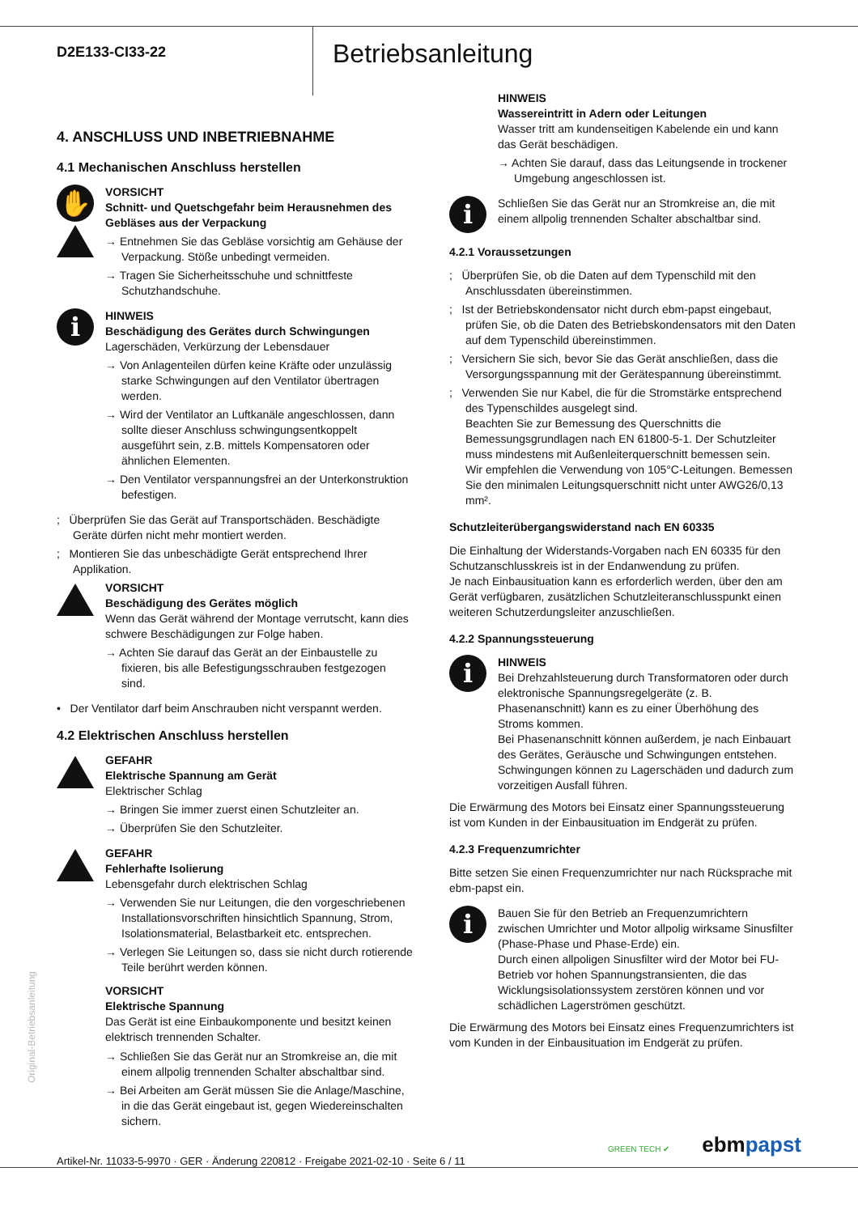D2E133-CI33-22
Betriebsanleitung
4. ANSCHLUSS UND INBETRIEBNAHME
4.1 Mechanischen Anschluss herstellen
✋
VORSICHT
Schnitt- und Quetschgefahr beim Herausnehmen des Gebläses aus der Verpackung
→ Entnehmen Sie das Gebläse vorsichtig am Gehäuse der Verpackung. Stöße unbedingt vermeiden.
→ Tragen Sie Sicherheitsschuhe und schnittfeste Schutzhandschuhe.
i
HINWEIS
Beschädigung des Gerätes durch Schwingungen
Lagerschäden, Verkürzung der Lebensdauer
→ Von Anlagenteilen dürfen keine Kräfte oder unzulässig starke Schwingungen auf den Ventilator übertragen werden.
→ Wird der Ventilator an Luftkanäle angeschlossen, dann sollte dieser Anschluss schwingungsentkoppelt ausgeführt sein, z.B. mittels Kompensatoren oder ähnlichen Elementen.
→ Den Ventilator verspannungsfrei an der Unterkonstruktion befestigen.
; Überprüfen Sie das Gerät auf Transportschäden. Beschädigte Geräte dürfen nicht mehr montiert werden.
; Montieren Sie das unbeschädigte Gerät entsprechend Ihrer Applikation.
VORSICHT
Beschädigung des Gerätes möglich
Wenn das Gerät während der Montage verrutscht, kann dies schwere Beschädigungen zur Folge haben.
→ Achten Sie darauf das Gerät an der Einbaustelle zu fixieren, bis alle Befestigungsschrauben festgezogen sind.
• Der Ventilator darf beim Anschrauben nicht verspannt werden.
4.2 Elektrischen Anschluss herstellen
GEFAHR
Elektrische Spannung am Gerät
Elektrischer Schlag
→ Bringen Sie immer zuerst einen Schutzleiter an.
→ Überprüfen Sie den Schutzleiter.
GEFAHR
Fehlerhafte Isolierung
Lebensgefahr durch elektrischen Schlag
→ Verwenden Sie nur Leitungen, die den vorgeschriebenen Installationsvorschriften hinsichtlich Spannung, Strom, Isolationsmaterial, Belastbarkeit etc. entsprechen.
→ Verlegen Sie Leitungen so, dass sie nicht durch rotierende Teile berührt werden können.
VORSICHT
Elektrische Spannung
Das Gerät ist eine Einbaukomponente und besitzt keinen elektrisch trennenden Schalter.
→ Schließen Sie das Gerät nur an Stromkreise an, die mit einem allpolig trennenden Schalter abschaltbar sind.
→ Bei Arbeiten am Gerät müssen Sie die Anlage/Maschine, in die das Gerät eingebaut ist, gegen Wiedereinschalten sichern.
HINWEIS
Wassereintritt in Adern oder Leitungen
Wasser tritt am kundenseitigen Kabelende ein und kann das Gerät beschädigen.
→ Achten Sie darauf, dass das Leitungsende in trockener Umgebung angeschlossen ist.
i
Schließen Sie das Gerät nur an Stromkreise an, die mit einem allpolig trennenden Schalter abschaltbar sind.
4.2.1 Voraussetzungen
; Überprüfen Sie, ob die Daten auf dem Typenschild mit den Anschlussdaten übereinstimmen.
; Ist der Betriebskondensator nicht durch ebm-papst eingebaut, prüfen Sie, ob die Daten des Betriebskondensators mit den Daten auf dem Typenschild übereinstimmen.
; Versichern Sie sich, bevor Sie das Gerät anschließen, dass die Versorgungsspannung mit der Gerätespannung übereinstimmt.
; Verwenden Sie nur Kabel, die für die Stromstärke entsprechend des Typenschildes ausgelegt sind.
Beachten Sie zur Bemessung des Querschnitts die Bemessungsgrundlagen nach EN 61800-5-1. Der Schutzleiter muss mindestens mit Außenleiterquerschnitt bemessen sein.
Wir empfehlen die Verwendung von 105°C-Leitungen. Bemessen Sie den minimalen Leitungsquerschnitt nicht unter AWG26/0,13 mm².
Schutzleiterübergangswiderstand nach EN 60335
Die Einhaltung der Widerstands-Vorgaben nach EN 60335 für den Schutzanschlusskreis ist in der Endanwendung zu prüfen.
Je nach Einbausituation kann es erforderlich werden, über den am Gerät verfügbaren, zusätzlichen Schutzleiteranschlusspunkt einen weiteren Schutzerdungsleiter anzuschließen.
4.2.2 Spannungssteuerung
i
HINWEIS
Bei Drehzahlsteuerung durch Transformatoren oder durch elektronische Spannungsregelgeräte (z. B. Phasenanschnitt) kann es zu einer Überhöhung des Stroms kommen.
Bei Phasenanschnitt können außerdem, je nach Einbauart des Gerätes, Geräusche und Schwingungen entstehen. Schwingungen können zu Lagerschäden und dadurch zum vorzeitigen Ausfall führen.
Die Erwärmung des Motors bei Einsatz einer Spannungssteuerung ist vom Kunden in der Einbausituation im Endgerät zu prüfen.
4.2.3 Frequenzumrichter
Bitte setzen Sie einen Frequenzumrichter nur nach Rücksprache mit ebm-papst ein.
i
Bauen Sie für den Betrieb an Frequenzumrichtern zwischen Umrichter und Motor allpolig wirksame Sinusfilter (Phase-Phase und Phase-Erde) ein.
Durch einen allpoligen Sinusfilter wird der Motor bei FU-Betrieb vor hohen Spannungstransienten, die das Wicklungsisolationssystem zerstören können und vor schädlichen Lagerströmen geschützt.
Die Erwärmung des Motors bei Einsatz eines Frequenzumrichters ist vom Kunden in der Einbausituation im Endgerät zu prüfen.
Original-Betriebsanleitung
Artikel-Nr. 11033-5-9970 · GER · Änderung 220812 · Freigabe 2021-02-10 · Seite 6 / 11 GREEN TECH ✔ ebmpapst